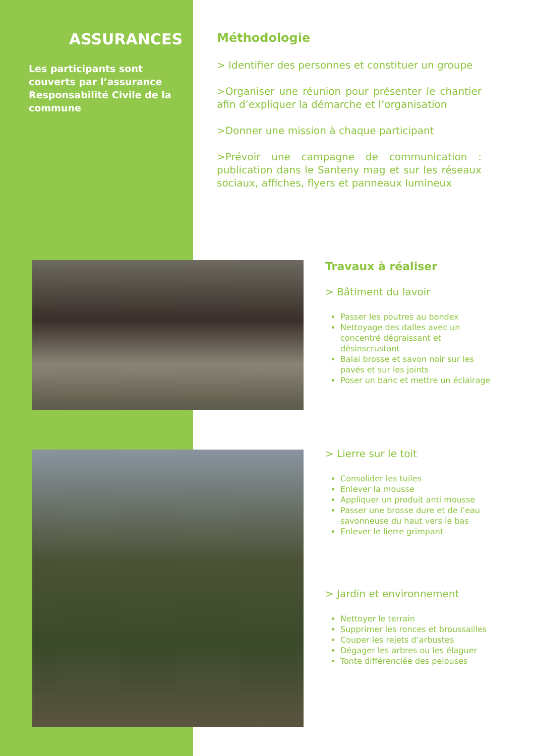ASSURANCES
Les participants sont couverts par l’assurance Responsabilité Civile de la commune
Méthodologie
> Identifier des personnes et constituer un groupe
>Organiser une réunion pour présenter le chantier afin d’expliquer la démarche et l’organisation
>Donner une mission à chaque participant
>Prévoir une campagne de communication : publication dans le Santeny mag et sur les réseaux sociaux, affiches, flyers et panneaux lumineux
Travaux à réaliser
> Bâtiment du lavoir
Passer les poutres au bondex
Nettoyage des dalles avec un concentré dégraissant et désinscrustant
Balai brosse et savon noir sur les pavés et sur les joints
Poser un banc et mettre un éclairage
> Lierre sur le toit
Consolider les tuiles
Enlever la mousse
Appliquer un produit anti mousse
Passer une brosse dure et de l’eau savonneuse du haut vers le bas
Enlever le lierre grimpant
> Jardin et environnement
Nettoyer le terrain
Supprimer les ronces et broussailles
Couper les rejets d’arbustes
Dégager les arbres ou les élaguer
Tonte différenciée des pelouses